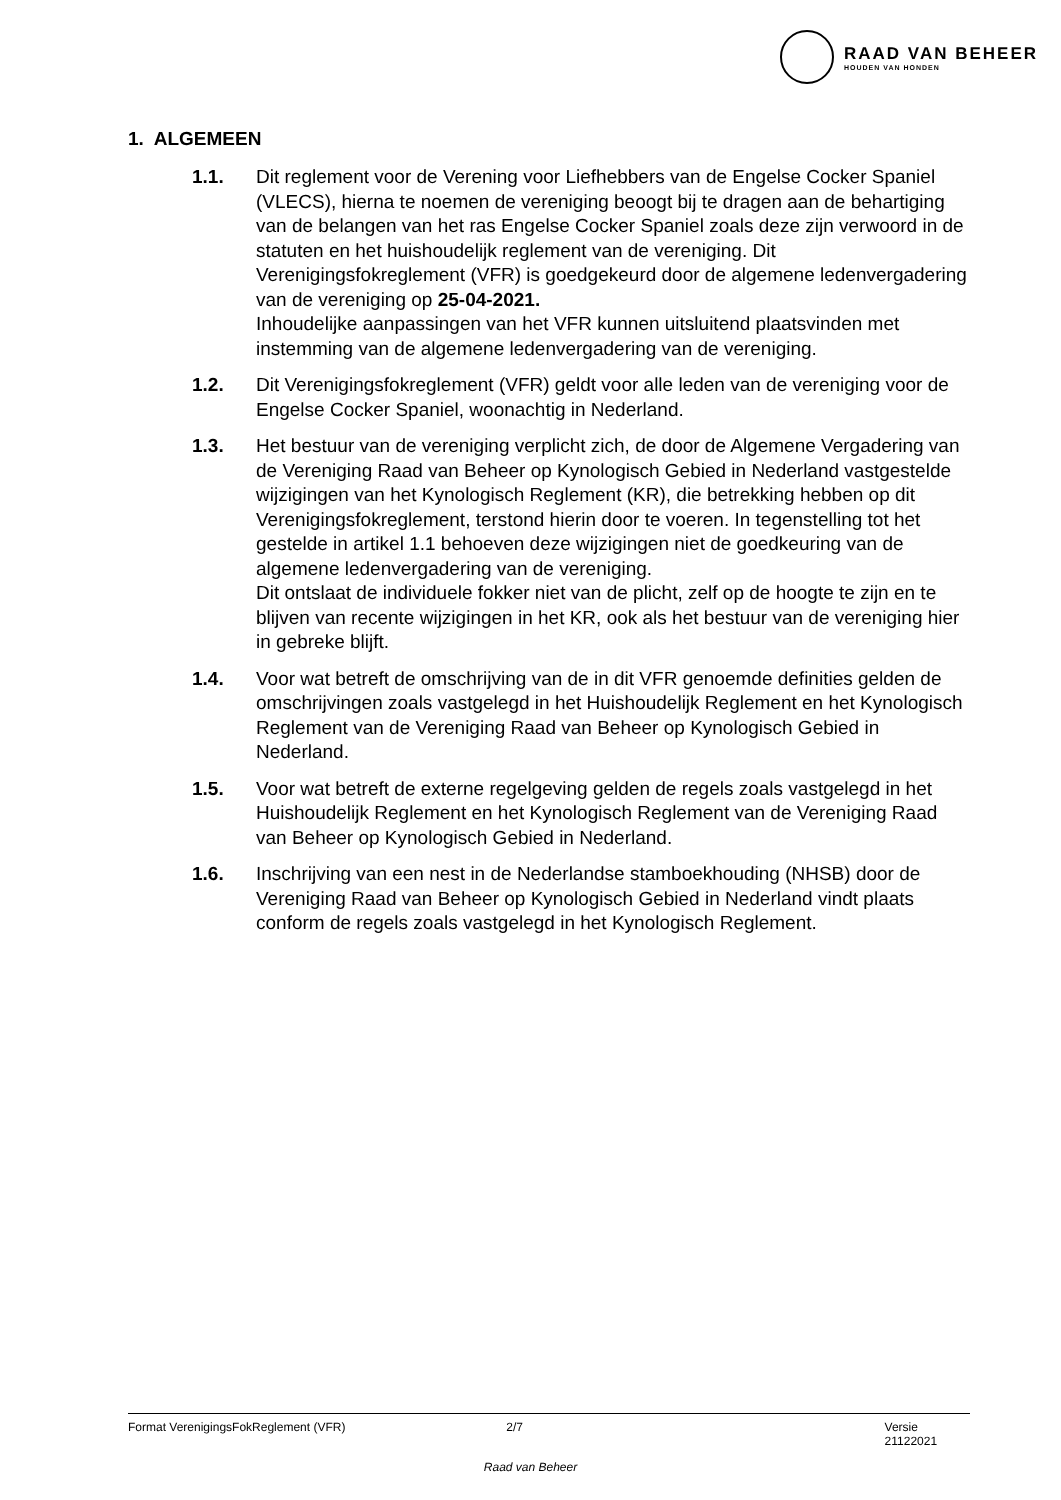RAAD VAN BEHEER
HOUDEN VAN HONDEN
1. ALGEMEEN
1.1. Dit reglement voor de Verening voor Liefhebbers van de Engelse Cocker Spaniel (VLECS), hierna te noemen de vereniging beoogt bij te dragen aan de behartiging van de belangen van het ras Engelse Cocker Spaniel zoals deze zijn verwoord in de statuten en het huishoudelijk reglement van de vereniging. Dit Verenigingsfokreglement (VFR) is goedgekeurd door de algemene ledenvergadering van de vereniging op 25-04-2021.
Inhoudelijke aanpassingen van het VFR kunnen uitsluitend plaatsvinden met instemming van de algemene ledenvergadering van de vereniging.
1.2. Dit Verenigingsfokreglement (VFR) geldt voor alle leden van de vereniging voor de Engelse Cocker Spaniel, woonachtig in Nederland.
1.3. Het bestuur van de vereniging verplicht zich, de door de Algemene Vergadering van de Vereniging Raad van Beheer op Kynologisch Gebied in Nederland vastgestelde wijzigingen van het Kynologisch Reglement (KR), die betrekking hebben op dit Verenigingsfokreglement, terstond hierin door te voeren. In tegenstelling tot het gestelde in artikel 1.1 behoeven deze wijzigingen niet de goedkeuring van de algemene ledenvergadering van de vereniging.
Dit ontslaat de individuele fokker niet van de plicht, zelf op de hoogte te zijn en te blijven van recente wijzigingen in het KR, ook als het bestuur van de vereniging hier in gebreke blijft.
1.4. Voor wat betreft de omschrijving van de in dit VFR genoemde definities gelden de omschrijvingen zoals vastgelegd in het Huishoudelijk Reglement en het Kynologisch Reglement van de Vereniging Raad van Beheer op Kynologisch Gebied in Nederland.
1.5. Voor wat betreft de externe regelgeving gelden de regels zoals vastgelegd in het Huishoudelijk Reglement en het Kynologisch Reglement van de Vereniging Raad van Beheer op Kynologisch Gebied in Nederland.
1.6. Inschrijving van een nest in de Nederlandse stamboekhouding (NHSB) door de Vereniging Raad van Beheer op Kynologisch Gebied in Nederland vindt plaats conform de regels zoals vastgelegd in het Kynologisch Reglement.
Format VerenigingsFokReglement (VFR) 2/7 Versie 21122021
Raad van Beheer